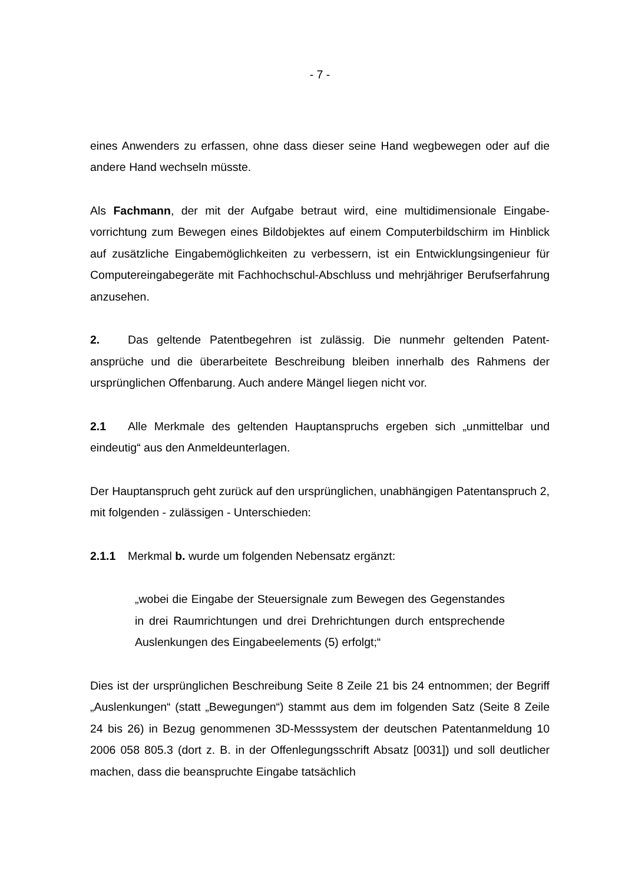- 7 -
eines Anwenders zu erfassen, ohne dass dieser seine Hand wegbewegen oder auf die andere Hand wechseln müsste.
Als Fachmann, der mit der Aufgabe betraut wird, eine multidimensionale Eingabe­vorrichtung zum Bewegen eines Bildobjektes auf einem Computerbildschirm im Hinblick auf zusätzliche Eingabemöglichkeiten zu verbessern, ist ein Entwick­lungsingenieur für Computereingabegeräte mit Fachhochschul-Abschluss und mehrjähriger Berufserfahrung anzusehen.
2. Das geltende Patentbegehren ist zulässig. Die nunmehr geltenden Patent­ansprüche und die überarbeitete Beschreibung bleiben innerhalb des Rahmens der ursprünglichen Offenbarung. Auch andere Mängel liegen nicht vor.
2.1 Alle Merkmale des geltenden Hauptanspruchs ergeben sich „unmittelbar und eindeutig“ aus den Anmeldeunterlagen.
Der Hauptanspruch geht zurück auf den ursprünglichen, unabhängigen Patentan­spruch 2, mit folgenden - zulässigen - Unterschieden:
2.1.1 Merkmal b. wurde um folgenden Nebensatz ergänzt:
„wobei die Eingabe der Steuersignale zum Bewegen des Gegen­standes in drei Raumrichtungen und drei Drehrichtungen durch entsprechende Auslenkungen des Eingabeelements (5) erfolgt;“
Dies ist der ursprünglichen Beschreibung Seite 8 Zeile 21 bis 24 entnommen; der Begriff „Auslenkungen“ (statt „Bewegungen“) stammt aus dem im folgenden Satz (Seite 8 Zeile 24 bis 26) in Bezug genommenen 3D-Messsystem der deutschen Patentanmeldung 10 2006 058 805.3 (dort z. B. in der Offenlegungsschrift Absatz [0031]) und soll deutlicher machen, dass die beanspruchte Eingabe tatsächlich